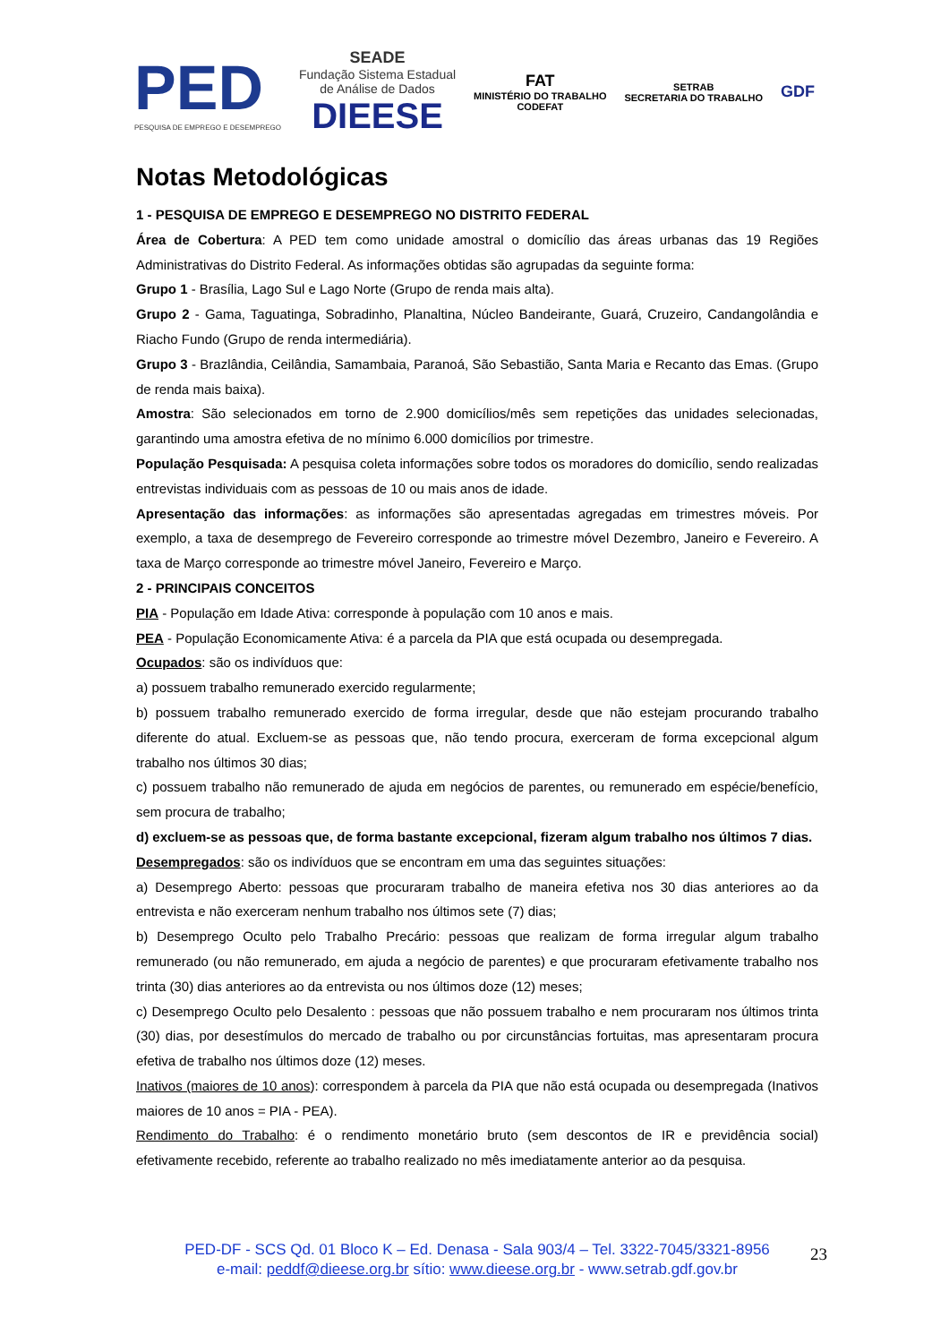PED
PESQUISA DE EMPREGO E DESEMPREGO
SEADE
Fundação Sistema Estadual
de Análise de Dados
DIEESE
FAT
MINISTÉRIO DO TRABALHO
CODEFAT
SETRAB
SECRETARIA DO TRABALHO
GDF
Notas Metodológicas
1 - PESQUISA DE EMPREGO E DESEMPREGO NO DISTRITO FEDERAL
Área de Cobertura: A PED tem como unidade amostral o domicílio das áreas urbanas das 19 Regiões Administrativas do Distrito Federal. As informações obtidas são agrupadas da seguinte forma:
Grupo 1 - Brasília, Lago Sul e Lago Norte (Grupo de renda mais alta).
Grupo 2 - Gama, Taguatinga, Sobradinho, Planaltina, Núcleo Bandeirante, Guará, Cruzeiro, Candangolândia e Riacho Fundo (Grupo de renda intermediária).
Grupo 3 - Brazlândia, Ceilândia, Samambaia, Paranoá, São Sebastião, Santa Maria e Recanto das Emas. (Grupo de renda mais baixa).
Amostra: São selecionados em torno de 2.900 domicílios/mês sem repetições das unidades selecionadas, garantindo uma amostra efetiva de no mínimo 6.000 domicílios por trimestre.
População Pesquisada: A pesquisa coleta informações sobre todos os moradores do domicílio, sendo realizadas entrevistas individuais com as pessoas de 10 ou mais anos de idade.
Apresentação das informações: as informações são apresentadas agregadas em trimestres móveis. Por exemplo, a taxa de desemprego de Fevereiro corresponde ao trimestre móvel Dezembro, Janeiro e Fevereiro. A taxa de Março corresponde ao trimestre móvel Janeiro, Fevereiro e Março.
2 - PRINCIPAIS CONCEITOS
PIA - População em Idade Ativa: corresponde à população com 10 anos e mais.
PEA - População Economicamente Ativa: é a parcela da PIA que está ocupada ou desempregada.
Ocupados: são os indivíduos que:
a) possuem trabalho remunerado exercido regularmente;
b) possuem trabalho remunerado exercido de forma irregular, desde que não estejam procurando trabalho diferente do atual. Excluem-se as pessoas que, não tendo procura, exerceram de forma excepcional algum trabalho nos últimos 30 dias;
c) possuem trabalho não remunerado de ajuda em negócios de parentes, ou remunerado em espécie/benefício, sem procura de trabalho;
d) excluem-se as pessoas que, de forma bastante excepcional, fizeram algum trabalho nos últimos 7 dias.
Desempregados: são os indivíduos que se encontram em uma das seguintes situações:
a) Desemprego Aberto: pessoas que procuraram trabalho de maneira efetiva nos 30 dias anteriores ao da entrevista e não exerceram nenhum trabalho nos últimos sete (7) dias;
b) Desemprego Oculto pelo Trabalho Precário: pessoas que realizam de forma irregular algum trabalho remunerado (ou não remunerado, em ajuda a negócio de parentes) e que procuraram efetivamente trabalho nos trinta (30) dias anteriores ao da entrevista ou nos últimos doze (12) meses;
c) Desemprego Oculto pelo Desalento : pessoas que não possuem trabalho e nem procuraram nos últimos trinta (30) dias, por desestímulos do mercado de trabalho ou por circunstâncias fortuitas, mas apresentaram procura efetiva de trabalho nos últimos doze (12) meses.
Inativos (maiores de 10 anos): correspondem à parcela da PIA que não está ocupada ou desempregada (Inativos maiores de 10 anos = PIA - PEA).
Rendimento do Trabalho: é o rendimento monetário bruto (sem descontos de IR e previdência social) efetivamente recebido, referente ao trabalho realizado no mês imediatamente anterior ao da pesquisa.
PED-DF - SCS Qd. 01 Bloco K – Ed. Denasa - Sala 903/4 – Tel. 3322-7045/3321-8956
e-mail: peddf@dieese.org.br sítio: www.dieese.org.br - www.setrab.gdf.gov.br
23